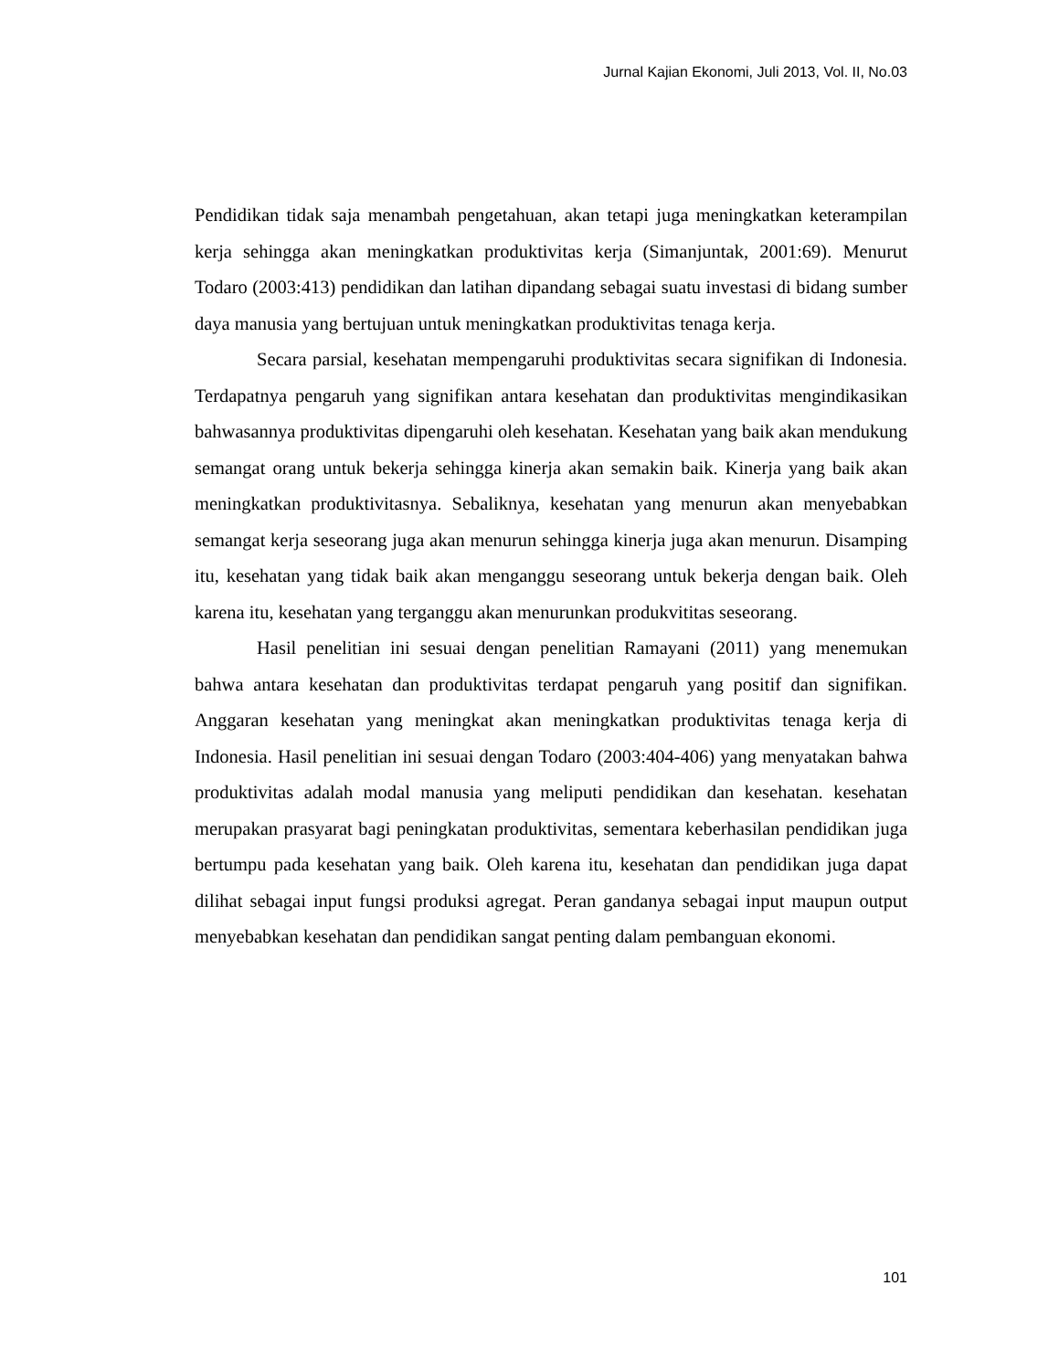Jurnal Kajian Ekonomi, Juli 2013, Vol. II, No.03
Pendidikan tidak saja menambah pengetahuan, akan tetapi juga meningkatkan keterampilan kerja sehingga akan meningkatkan produktivitas kerja (Simanjuntak, 2001:69). Menurut Todaro (2003:413) pendidikan dan latihan dipandang sebagai suatu investasi di bidang sumber daya manusia yang bertujuan untuk meningkatkan produktivitas tenaga kerja.
Secara parsial, kesehatan mempengaruhi produktivitas secara signifikan di Indonesia. Terdapatnya pengaruh yang signifikan antara kesehatan dan produktivitas mengindikasikan bahwasannya produktivitas dipengaruhi oleh kesehatan. Kesehatan yang baik akan mendukung semangat orang untuk bekerja sehingga kinerja akan semakin baik. Kinerja yang baik akan meningkatkan produktivitasnya. Sebaliknya, kesehatan yang menurun akan menyebabkan semangat kerja seseorang juga akan menurun sehingga kinerja juga akan menurun. Disamping itu, kesehatan yang tidak baik akan menganggu seseorang untuk bekerja dengan baik. Oleh karena itu, kesehatan yang terganggu akan menurunkan produkvititas seseorang.
Hasil penelitian ini sesuai dengan penelitian Ramayani (2011) yang menemukan bahwa antara kesehatan dan produktivitas terdapat pengaruh yang positif dan signifikan. Anggaran kesehatan yang meningkat akan meningkatkan produktivitas tenaga kerja di Indonesia. Hasil penelitian ini sesuai dengan Todaro (2003:404-406) yang menyatakan bahwa produktivitas adalah modal manusia yang meliputi pendidikan dan kesehatan. kesehatan merupakan prasyarat bagi peningkatan produktivitas, sementara keberhasilan pendidikan juga bertumpu pada kesehatan yang baik. Oleh karena itu, kesehatan dan pendidikan juga dapat dilihat sebagai input fungsi produksi agregat. Peran gandanya sebagai input maupun output menyebabkan kesehatan dan pendidikan sangat penting dalam pembanguan ekonomi.
101